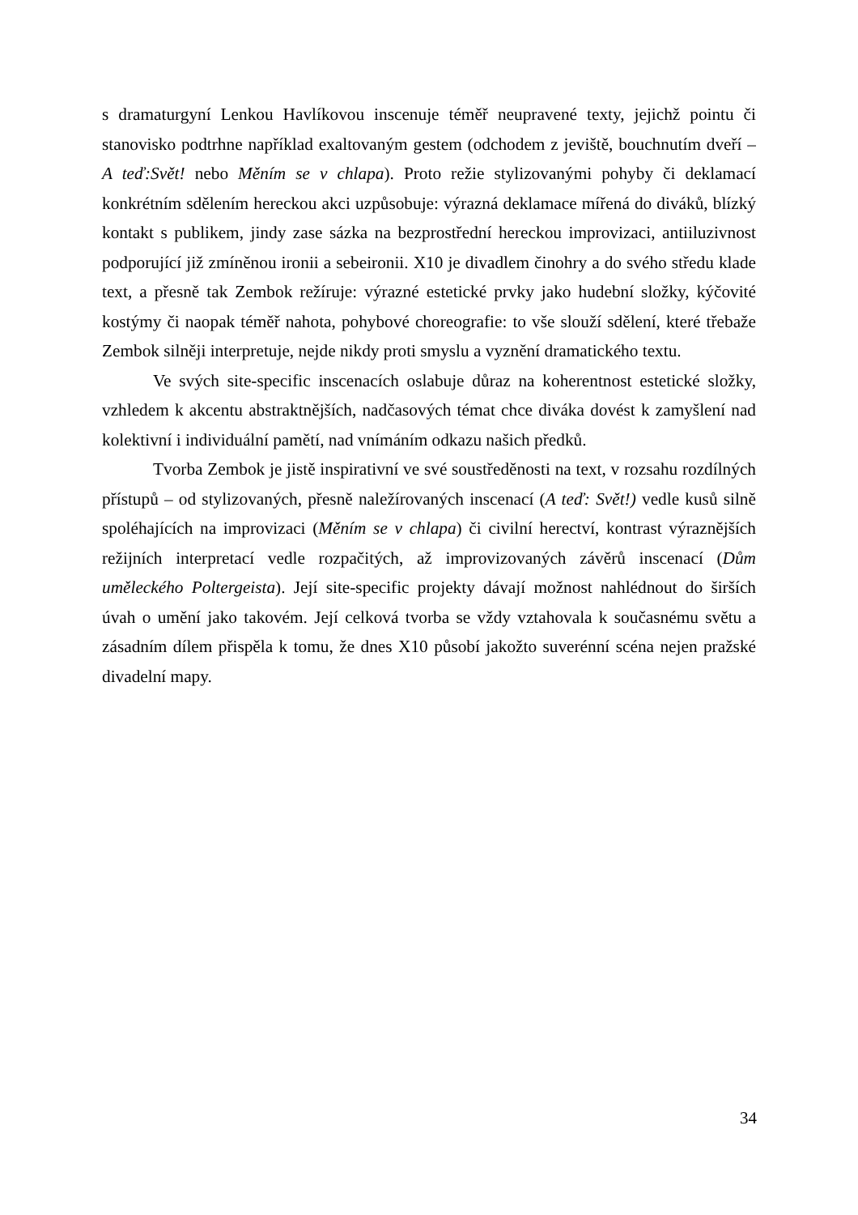s dramaturgyní Lenkou Havlíkovou inscenuje téměř neupravené texty, jejichž pointu či stanovisko podtrhne například exaltovaným gestem (odchodem z jeviště, bouchnutím dveří – A teď:Svět! nebo Měním se v chlapa). Proto režie stylizovanými pohyby či deklamací konkrétním sdělením hereckou akci uzpůsobuje: výrazná deklamace mířená do diváků, blízký kontakt s publikem, jindy zase sázka na bezprostřední hereckou improvizaci, antiiluzivnost podporující již zmíněnou ironii a sebeironii. X10 je divadlem činohry a do svého středu klade text, a přesně tak Zembok režíruje: výrazné estetické prvky jako hudební složky, kýčovité kostýmy či naopak téměř nahota, pohybové choreografie: to vše slouží sdělení, které třebaže Zembok silněji interpretuje, nejde nikdy proti smyslu a vyznění dramatického textu.
Ve svých site-specific inscenacích oslabuje důraz na koherentnost estetické složky, vzhledem k akcentu abstraktnějších, nadčasových témat chce diváka dovést k zamyšlení nad kolektivní i individuální pamětí, nad vnímáním odkazu našich předků.
Tvorba Zembok je jistě inspirativní ve své soustředěnosti na text, v rozsahu rozdílných přístupů – od stylizovaných, přesně naležírovaných inscenací (A teď: Svět!) vedle kusů silně spoléhajících na improvizaci (Měním se v chlapa) či civilní herectví, kontrast výraznějších režijních interpretací vedle rozpačitých, až improvizovaných závěrů inscenací (Dům uměleckého Poltergeista). Její site-specific projekty dávají možnost nahlédnout do širších úvah o umění jako takovém. Její celková tvorba se vždy vztahovala k současnému světu a zásadním dílem přispěla k tomu, že dnes X10 působí jakožto suverénní scéna nejen pražské divadelní mapy.
34